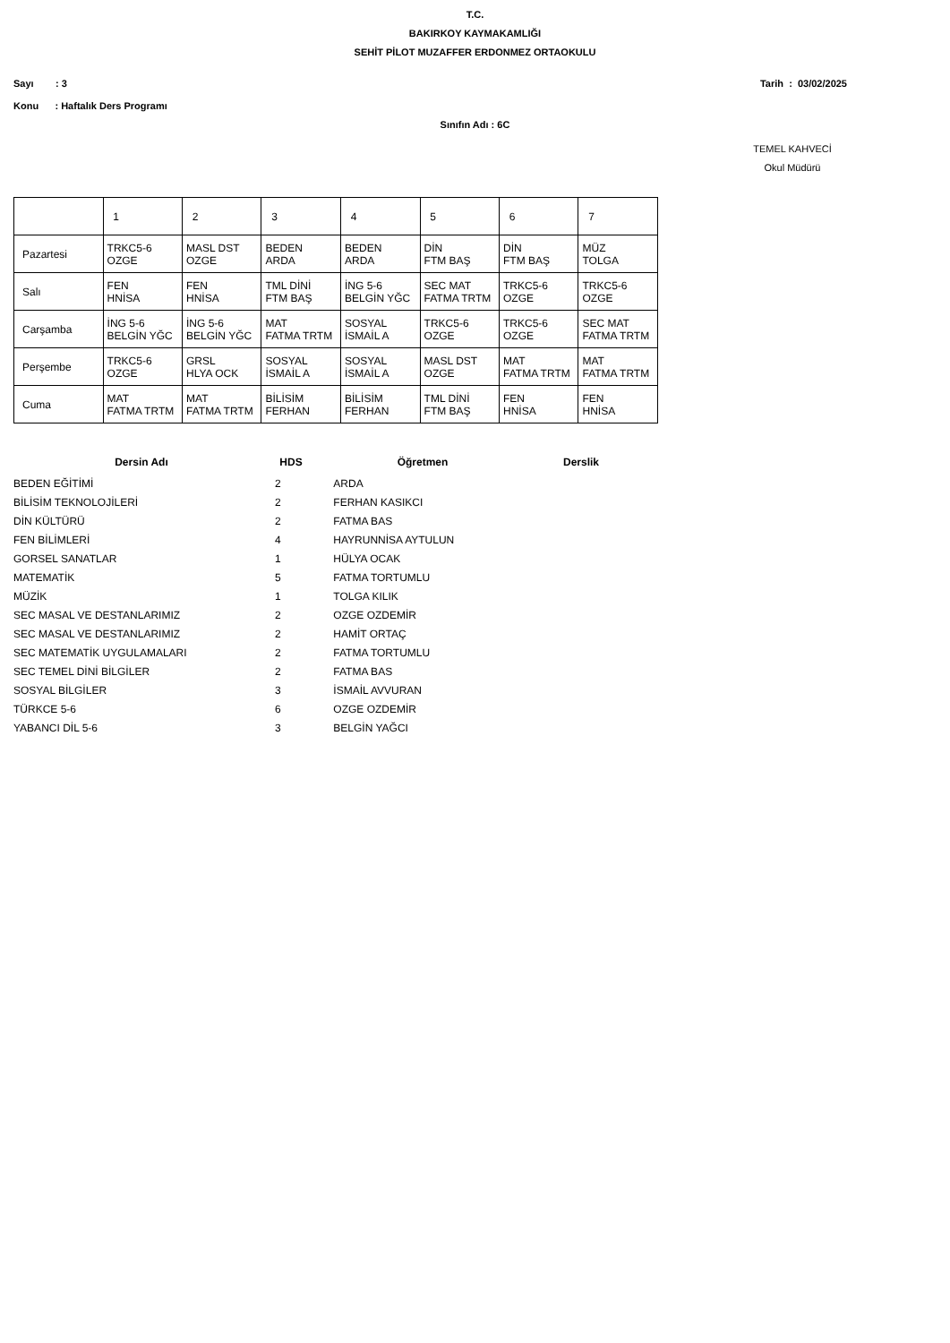T.C.
BAKIRKOY KAYMAKAMLIĞI
SEHİT PİLOT MUZAFFER ERDONMEZ ORTAOKULU
Sayı : 3 Tarih : 03/02/2025
Konu : Haftalık Ders Programı
Sınıfın Adı : 6C
TEMEL KAHVECİ
Okul Müdürü
| | 1 | 2 | 3 | 4 | 5 | 6 | 7 |
| Pazartesi | TRKC5-6 OZGE | MASL DST OZGE | BEDEN ARDA | BEDEN ARDA | DİN FTM BAŞ | DİN FTM BAŞ | MÜZ TOLGA |
| Salı | FEN HNİSA | FEN HNİSA | TML DİNİ FTM BAŞ | İNG 5-6 BELGİN YĞC | SEC MAT FATMA TRTM | TRKC5-6 OZGE | TRKC5-6 OZGE |
| Carşamba | İNG 5-6 BELGİN YĞC | İNG 5-6 BELGİN YĞC | MAT FATMA TRTM | SOSYAL İSMAİL A | TRKC5-6 OZGE | TRKC5-6 OZGE | SEC MAT FATMA TRTM |
| Perşembe | TRKC5-6 OZGE | GRSL HLYA OCK | SOSYAL İSMAİL A | SOSYAL İSMAİL A | MASL DST OZGE | MAT FATMA TRTM | MAT FATMA TRTM |
| Cuma | MAT FATMA TRTM | MAT FATMA TRTM | BİLİSİM FERHAN | BİLİSİM FERHAN | TML DİNİ FTM BAŞ | FEN HNİSA | FEN HNİSA |
| Dersin Adı | HDS | Öğretmen | Derslik |
| --- | --- | --- | --- |
| BEDEN EĞİTİMİ | 2 | ARDA | |
| BİLİSİM TEKNOLOJİLERİ | 2 | FERHAN KASIKCI | |
| DİN KÜLTÜRÜ | 2 | FATMA BAS | |
| FEN BİLİMLERİ | 4 | HAYRUNNİSA AYTULUN | |
| GORSEL SANATLAR | 1 | HÜLYA OCAK | |
| MATEMATİK | 5 | FATMA TORTUMLU | |
| MÜZİK | 1 | TOLGA KILIK | |
| SEC MASAL VE DESTANLARIMIZ | 2 | OZGE OZDEMİR | |
| SEC MASAL VE DESTANLARIMIZ | 2 | HAMİT ORTAÇ | |
| SEC MATEMATİK UYGULAMALARI | 2 | FATMA TORTUMLU | |
| SEC TEMEL DİNİ BİLGİLER | 2 | FATMA BAS | |
| SOSYAL BİLGİLER | 3 | İSMAİL AVVURAN | |
| TÜRKCE 5-6 | 6 | OZGE OZDEMİR | |
| YABANCI DİL 5-6 | 3 | BELGİN YAĞCI | |